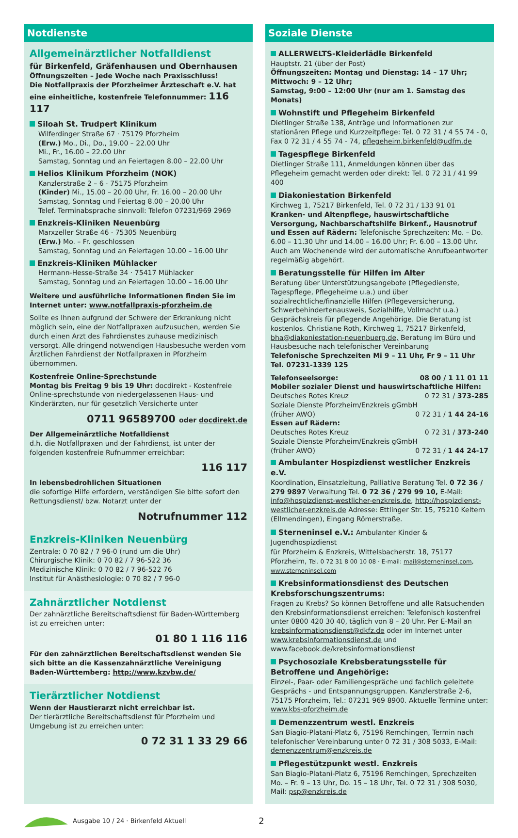Notdienste
Allgemeinärztlicher Notfalldienst
für Birkenfeld, Gräfenhausen und Obernhausen
Öffnungszeiten – Jede Woche nach Praxisschluss!
Die Notfallpraxis der Pforzheimer Ärzteschaft e.V. hat eine einheitliche, kostenfreie Telefonnummer: 116 117
Siloah St. Trudpert Klinikum
Wilferdinger Straße 67 · 75179 Pforzheim
(Erw.) Mo., Di., Do., 19.00 – 22.00 Uhr
Mi., Fr., 16.00 – 22.00 Uhr
Samstag, Sonntag und an Feiertagen 8.00 – 22.00 Uhr
Helios Klinikum Pforzheim (NOK)
Kanzlerstraße 2 – 6 · 75175 Pforzheim
(Kinder) Mi., 15.00 – 20.00 Uhr, Fr. 16.00 – 20.00 Uhr
Samstag, Sonntag und Feiertag 8.00 – 20.00 Uhr
Telef. Terminabsprache sinnvoll: Telefon 07231/969 2969
Enzkreis-Kliniken Neuenbürg
Marxzeller Straße 46 · 75305 Neuenbürg
(Erw.) Mo. – Fr. geschlossen
Samstag, Sonntag und an Feiertagen 10.00 – 16.00 Uhr
Enzkreis-Kliniken Mühlacker
Hermann-Hesse-Straße 34 · 75417 Mühlacker
Samstag, Sonntag und an Feiertagen 10.00 – 16.00 Uhr
Weitere und ausführliche Informationen finden Sie im Internet unter: www.notfallpraxis-pforzheim.de
Sollte es Ihnen aufgrund der Schwere der Erkrankung nicht möglich sein, eine der Notfallpraxen aufzusuchen, werden Sie durch einen Arzt des Fahrdienstes zuhause medizinisch versorgt. Alle dringend notwendigen Hausbesuche werden vom Ärztlichen Fahrdienst der Notfallpraxen in Pforzheim übernommen.
Kostenfreie Online-Sprechstunde
Montag bis Freitag 9 bis 19 Uhr: docdirekt - Kostenfreie Online-sprechstunde von niedergelassenen Haus- und Kinderärzten, nur für gesetzlich Versicherte unter
0711 96589700 oder docdirekt.de
Der Allgemeinärztliche Notfalldienst
d.h. die Notfallpraxen und der Fahrdienst, ist unter der folgenden kostenfreie Rufnummer erreichbar:
116 117
In lebensbedrohlichen Situationen
die sofortige Hilfe erfordern, verständigen Sie bitte sofort den Rettungsdienst/ bzw. Notarzt unter der
Notrufnummer 112
Enzkreis-Kliniken Neuenbürg
Zentrale: 0 70 82 / 7 96-0 (rund um die Uhr)
Chirurgische Klinik: 0 70 82 / 7 96-522 36
Medizinische Klinik: 0 70 82 / 7 96-522 76
Institut für Anästhesiologie: 0 70 82 / 7 96-0
Zahnärztlicher Notdienst
Der zahnärztliche Bereitschaftsdienst für Baden-Württemberg ist zu erreichen unter:
01 80 1 116 116
Für den zahnärztlichen Bereitschaftsdienst wenden Sie sich bitte an die Kassenzahnärztliche Vereinigung Baden-Württemberg: http://www.kzvbw.de/
Tierärztlicher Notdienst
Wenn der Haustierarzt nicht erreichbar ist.
Der tierärztliche Bereitschaftsdienst für Pforzheim und Umgebung ist zu erreichen unter:
0 72 31 1 33 29 66
Soziale Dienste
ALLERWELTS-Kleiderlädle Birkenfeld
Hauptstr. 21 (über der Post)
Öffnungszeiten: Montag und Dienstag: 14 – 17 Uhr;
Mittwoch: 9 – 12 Uhr;
Samstag, 9:00 – 12:00 Uhr (nur am 1. Samstag des Monats)
Wohnstift und Pflegeheim Birkenfeld
Dietlinger Straße 138, Anträge und Informationen zur stationären Pflege und Kurzzeitpflege: Tel. 0 72 31 / 4 55 74 - 0, Fax 0 72 31 / 4 55 74 - 74, pflegeheim.birkenfeld@udfm.de
Tagespflege Birkenfeld
Dietlinger Straße 111, Anmeldungen können über das Pflegeheim gemacht werden oder direkt: Tel. 0 72 31 / 41 99 400
Diakoniestation Birkenfeld
Kirchweg 1, 75217 Birkenfeld, Tel. 0 72 31 / 133 91 01
Kranken- und Altenpflege, hauswirtschaftliche Versorgung, Nachbarschaftshilfe Birkenf., Hausnotruf und Essen auf Rädern: Telefonische Sprechzeiten: Mo. – Do. 6.00 – 11.30 Uhr und 14.00 – 16.00 Uhr; Fr. 6.00 – 13.00 Uhr. Auch am Wochenende wird der automatische Anrufbeantworter regelmäßig abgehört.
Beratungsstelle für Hilfen im Alter
Beratung über Unterstützungsangebote (Pflegedienste, Tagespflege, Pflegeheime u.a.) und über sozialrechtliche/finanzielle Hilfen (Pflegeversicherung, Schwerbehindertenausweis, Sozialhilfe, Vollmacht u.a.) Gesprächskreis für pflegende Angehörige. Die Beratung ist kostenlos. Christiane Roth, Kirchweg 1, 75217 Birkenfeld, bha@diakoniestation-neuenbuerg.de, Beratung im Büro und Hausbesuche nach telefonischer Vereinbarung
Telefonische Sprechzeiten Mi 9 – 11 Uhr, Fr 9 – 11 Uhr
Tel. 07231-1339 125
Telefonseelsorge: 08 00 / 1 11 01 11
Mobiler sozialer Dienst und hauswirtschaftliche Hilfen:
Deutsches Rotes Kreuz 0 72 31 / 373-285
Soziale Dienste Pforzheim/Enzkreis gGmbH
(früher AWO) 0 72 31 / 1 44 24-16
Essen auf Rädern:
Deutsches Rotes Kreuz 0 72 31 / 373-240
Soziale Dienste Pforzheim/Enzkreis gGmbH
(früher AWO) 0 72 31 / 1 44 24-17
Ambulanter Hospizdienst westlicher Enzkreis e.V.
Koordination, Einsatzleitung, Palliative Beratung Tel. 0 72 36 / 279 9897 Verwaltung Tel. 0 72 36 / 279 99 10, E-Mail: info@hospizdienst-westlicher-enzkreis.de, http://hospizdienst-westlicher-enzkreis.de Adresse: Ettlinger Str. 15, 75210 Keltern (Ellmendingen), Eingang Römerstraße.
Sterneninsel e.V.: Ambulanter Kinder & Jugendhospizdienst
für Pforzheim & Enzkreis, Wittelsbacherstr. 18, 75177 Pforzheim, Tel. 0 72 31 8 00 10 08 · E-mail: mail@sterneninsel.com, www.sterneninsel.com
Krebsinformationsdienst des Deutschen Krebsforschungszentrums:
Fragen zu Krebs? So können Betroffene und alle Ratsuchenden den Krebsinformationsdienst erreichen: Telefonisch kostenfrei unter 0800 420 30 40, täglich von 8 – 20 Uhr. Per E-Mail an krebsinformationsdienst@dkfz.de oder im Internet unter www.krebsinformationsdienst.de und www.facebook.de/krebsinformationsdienst
Psychosoziale Krebsberatungsstelle für Betroffene und Angehörige:
Einzel-, Paar- oder Familiengespräche und fachlich geleitete Gesprächs - und Entspannungsgruppen. Kanzlerstraße 2-6, 75175 Pforzheim, Tel.: 07231 969 8900. Aktuelle Termine unter: www.kbs-pforzheim.de
Demenzzentrum westl. Enzkreis
San Biagio-Platani-Platz 6, 75196 Remchingen, Termin nach telefonischer Vereinbarung unter 0 72 31 / 308 5033, E-Mail: demenzzentrum@enzkreis.de
Pflegestützpunkt westl. Enzkreis
San Biagio-Platani-Platz 6, 75196 Remchingen, Sprechzeiten Mo. – Fr. 9 – 13 Uhr, Do. 15 – 18 Uhr, Tel. 0 72 31 / 308 5030, Mail: psp@enzkreis.de
Ausgabe 10 / 24 · Birkenfeld Aktuell 2